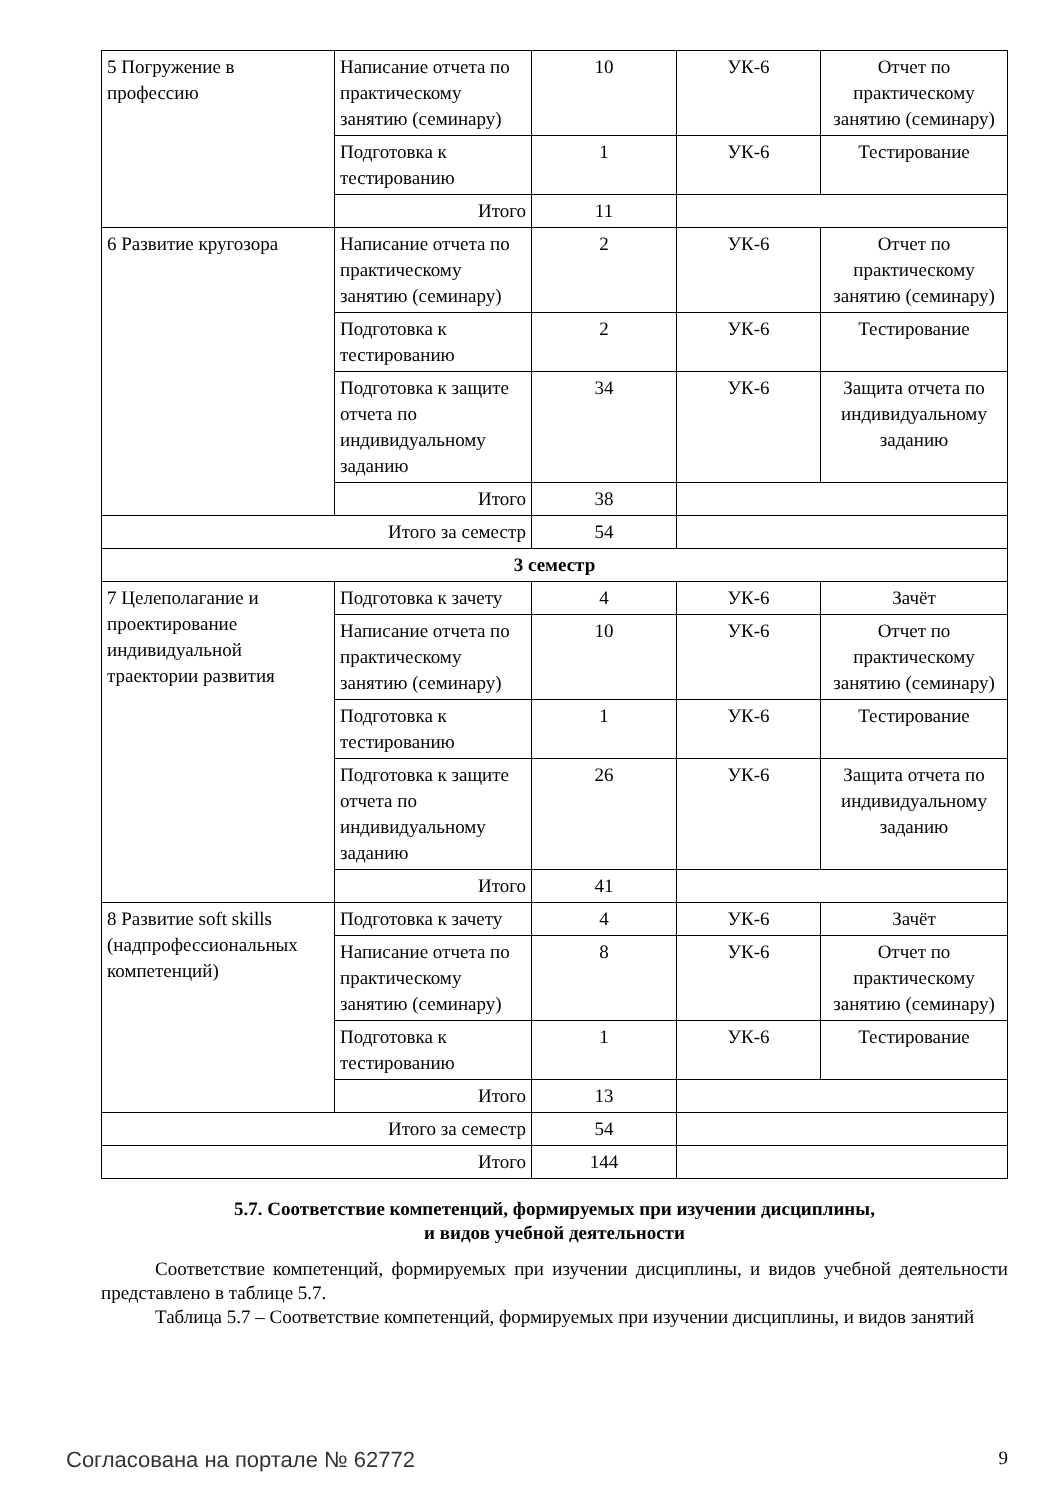| 5 Погружение в профессию | Написание отчета по практическому занятию (семинару) | 10 | УК-6 | Отчет по практическому занятию (семинару) |
| | Подготовка к тестированию | 1 | УК-6 | Тестирование |
| | Итого | 11 | | |
| 6 Развитие кругозора | Написание отчета по практическому занятию (семинару) | 2 | УК-6 | Отчет по практическому занятию (семинару) |
| | Подготовка к тестированию | 2 | УК-6 | Тестирование |
| | Подготовка к защите отчета по индивидуальному заданию | 34 | УК-6 | Защита отчета по индивидуальному заданию |
| | Итого | 38 | | |
| Итого за семестр | | 54 | | |
| 3 семестр | | | | |
| 7 Целеполагание и проектирование индивидуальной траектории развития | Подготовка к зачету | 4 | УК-6 | Зачёт |
| | Написание отчета по практическому занятию (семинару) | 10 | УК-6 | Отчет по практическому занятию (семинару) |
| | Подготовка к тестированию | 1 | УК-6 | Тестирование |
| | Подготовка к защите отчета по индивидуальному заданию | 26 | УК-6 | Защита отчета по индивидуальному заданию |
| | Итого | 41 | | |
| 8 Развитие soft skills (надпрофессиональных компетенций) | Подготовка к зачету | 4 | УК-6 | Зачёт |
| | Написание отчета по практическому занятию (семинару) | 8 | УК-6 | Отчет по практическому занятию (семинару) |
| | Подготовка к тестированию | 1 | УК-6 | Тестирование |
| | Итого | 13 | | |
| Итого за семестр | | 54 | | |
| Итого | | 144 | | |
5.7. Соответствие компетенций, формируемых при изучении дисциплины,
и видов учебной деятельности
Соответствие компетенций, формируемых при изучении дисциплины, и видов учебной деятельности представлено в таблице 5.7.
Таблица 5.7 – Соответствие компетенций, формируемых при изучении дисциплины, и видов занятий
Согласована на портале № 62772 9